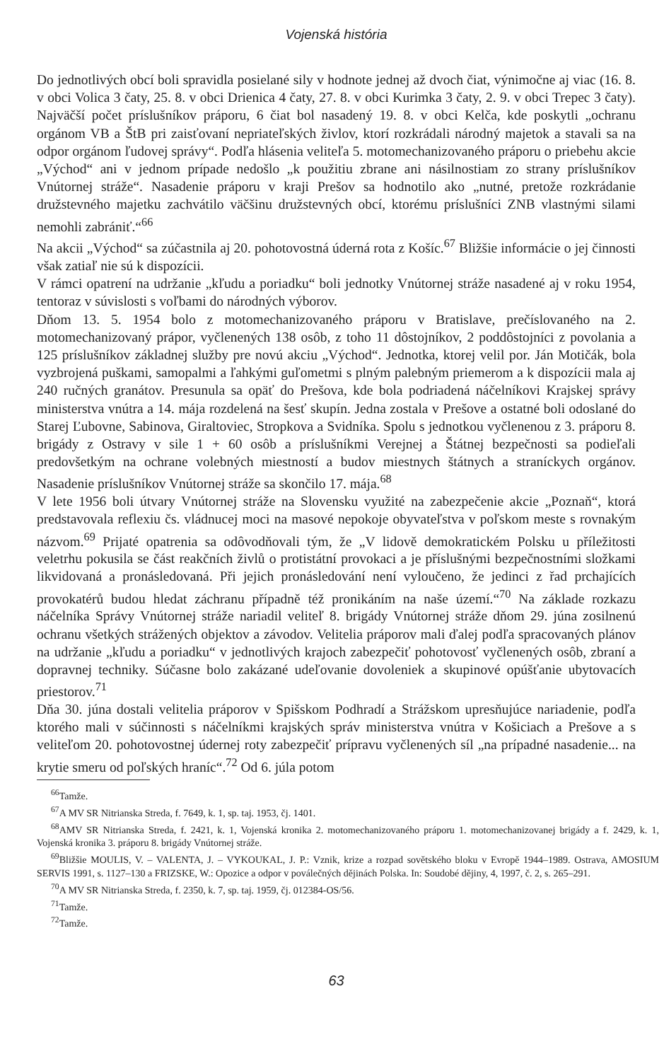Vojenská história
Do jednotlivých obcí boli spravidla posielané sily v hodnote jednej až dvoch čiat, výnimočne aj viac (16. 8. v obci Volica 3 čaty, 25. 8. v obci Drienica 4 čaty, 27. 8. v obci Kurimka 3 čaty, 2. 9. v obci Trepec 3 čaty). Najväčší počet príslušníkov práporu, 6 čiat bol nasadený 19. 8. v obci Kelča, kde poskytli „ochranu orgánom VB a ŠtB pri zaisťovaní nepriateľských živlov, ktorí rozkrádali národný majetok a stavali sa na odpor orgánom ľudovej správy“. Podľa hlásenia veliteľa 5. motomechanizovaného práporu o priebehu akcie „Východ“ ani v jednom prípade nedošlo „k použitiu zbrane ani násilnostiam zo strany príslušníkov Vnútornej stráže“. Nasadenie práporu v kraji Prešov sa hodnotilo ako „nutné, pretože rozkrádanie družstevného majetku zachvátilo väčšinu družstevných obcí, ktorému príslušníci ZNB vlastnými silami nemohli zabrániť.“<sup>66</sup>
Na akcii „Východ“ sa zúčastnila aj 20. pohotovostná úderná rota z Košíc.<sup>67</sup> Bližšie informácie o jej činnosti však zatiaľ nie sú k dispozícii.
V rámci opatrení na udržanie „kľudu a poriadku“ boli jednotky Vnútornej stráže nasadené aj v roku 1954, tentoraz v súvislosti s voľbami do národných výborov.
Dňom 13. 5. 1954 bolo z motomechanizovaného práporu v Bratislave, prečíslovaného na 2. motomechanizovaný prápor, vyčlenených 138 osôb, z toho 11 dôstojníkov, 2 poddôstojníci z povolania a 125 príslušníkov základnej služby pre novú akciu „Východ“. Jednotka, ktorej velil por. Ján Motičák, bola vyzbrojená puškami, samopalmi a ľahkými guľometmi s plným palebným priemerom a k dispozícii mala aj 240 ručných granátov. Presunula sa opäť do Prešova, kde bola podriadená náčelníkovi Krajskej správy ministerstva vnútra a 14. mája rozdelená na šesť skupín. Jedna zostala v Prešove a ostatné boli odoslané do Starej Ľubovne, Sabinova, Giraltoviec, Stropkova a Svidníka. Spolu s jednotkou vyčlenenou z 3. práporu 8. brigády z Ostravy v sile 1 + 60 osôb a príslušníkmi Verejnej a Štátnej bezpečnosti sa podieľali predovšetkým na ochrane volebných miestností a budov miestnych štátnych a straníckych orgánov. Nasadenie príslušníkov Vnútornej stráže sa skončilo 17. mája.<sup>68</sup>
V lete 1956 boli útvary Vnútornej stráže na Slovensku využité na zabezpečenie akcie „Poznaň“, ktorá predstavovala reflexiu čs. vládnucej moci na masové nepokoje obyvateľstva v poľskom meste s rovnakým názvom.<sup>69</sup> Prijaté opatrenia sa odôvodňovali tým, že „V lidově demokratickém Polsku u příležitosti veletrhu pokusila se část reakčních živlů o protistátní provokaci a je příslušnými bezpečnostními složkami likvidovaná a pronásledovaná. Při jejich pronásledování není vyloučeno, že jedinci z řad prchajících provokatérů budou hledat záchranu případně též pronikáním na naše území.“<sup>70</sup> Na základe rozkazu náčelníka Správy Vnútornej stráže nariadil veliteľ 8. brigády Vnútornej stráže dňom 29. júna zosilnenú ochranu všetkých strážených objektov a závodov. Velitelia práporov mali ďalej podľa spracovaných plánov na udržanie „kľudu a poriadku“ v jednotlivých krajoch zabezpečiť pohotovosť vyčlenených osôb, zbraní a dopravnej techniky. Súčasne bolo zakázané udeľovanie dovoleniek a skupinové opúšťanie ubytovacích priestorov.<sup>71</sup>
Dňa 30. júna dostali velitelia práporov v Spišskom Podhradí a Strážskom upresňujúce nariadenie, podľa ktorého mali v súčinnosti s náčelníkmi krajských správ ministerstva vnútra v Košiciach a Prešove a s veliteľom 20. pohotovostnej údernej roty zabezpečiť prípravu vyčlenených síl „na prípadné nasadenie... na krytie smeru od poľských hraníc“.<sup>72</sup> Od 6. júla potom
<sup>66</sup> Tamže.
<sup>67</sup> A MV SR Nitrianska Streda, f. 7649, k. 1, sp. taj. 1953, čj. 1401.
<sup>68</sup> AMV SR Nitrianska Streda, f. 2421, k. 1, Vojenská kronika 2. motomechanizovaného práporu 1. motomechanizovanej brigády a f. 2429, k. 1, Vojenská kronika 3. práporu 8. brigády Vnútornej stráže.
<sup>69</sup> Bližšie MOULIS, V. – VALENTA, J. – VYKOUKAL, J. P.: Vznik, krize a rozpad sovětského bloku v Evropě 1944–1989. Ostrava, AMOSIUM SERVIS 1991, s. 1127–130 a FRIZSKE, W.: Opozice a odpor v poválečných dějinách Polska. In: Soudobé dějiny, 4, 1997, č. 2, s. 265–291.
<sup>70</sup> A MV SR Nitrianska Streda, f. 2350, k. 7, sp. taj. 1959, čj. 012384-OS/56.
<sup>71</sup> Tamže.
<sup>72</sup> Tamže.
63